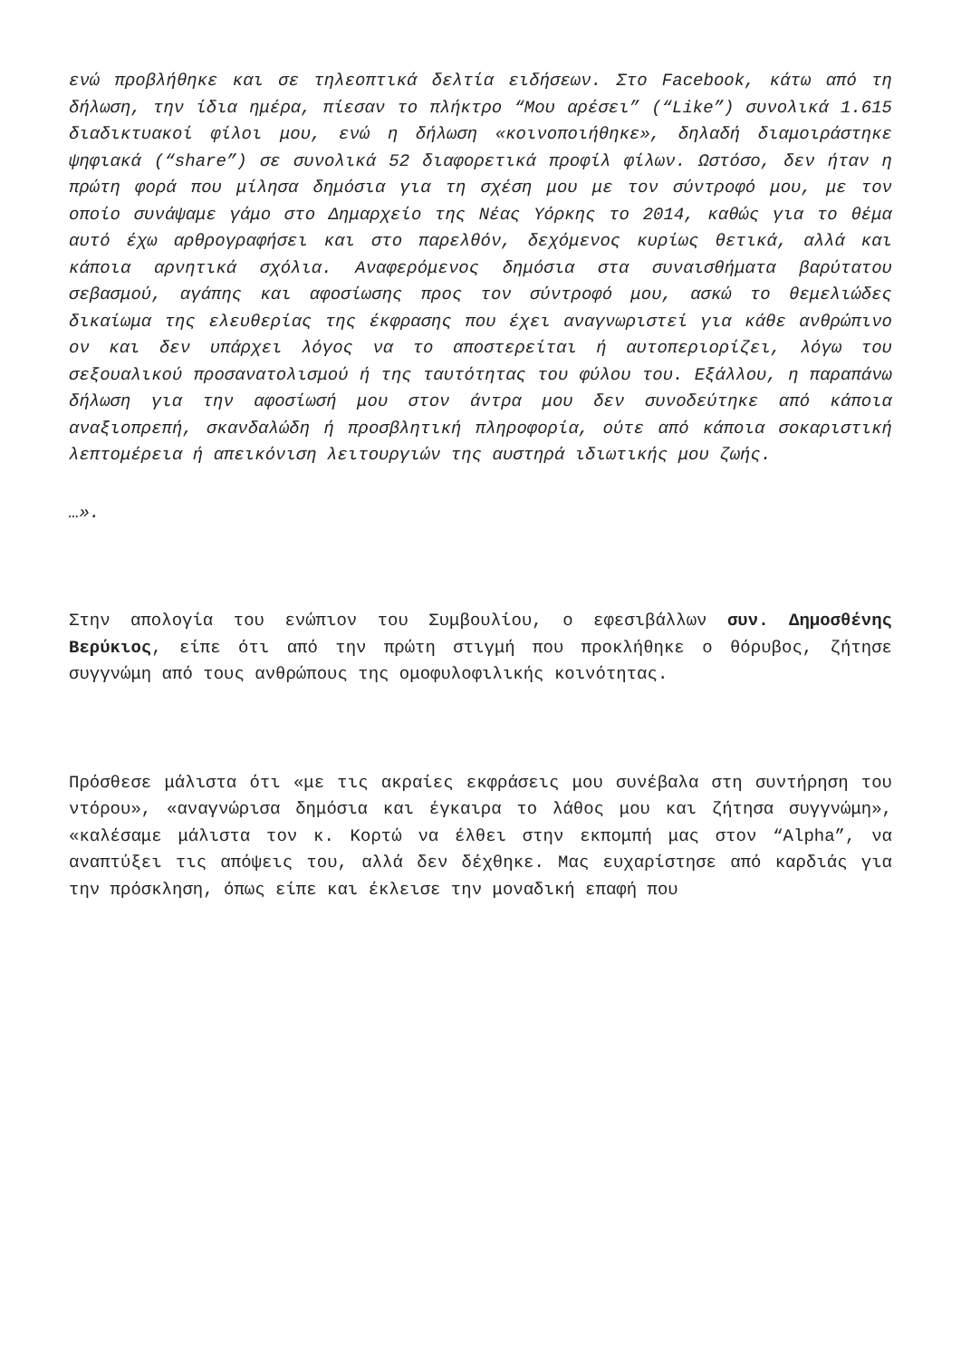ενώ προβλήθηκε και σε τηλεοπτικά δελτία ειδήσεων. Στο Facebook, κάτω από τη δήλωση, την ίδια ημέρα, πίεσαν το πλήκτρο “Μου αρέσει” (“Like”) συνολικά 1.615 διαδικτυακοί φίλοι μου, ενώ η δήλωση «κοινοποιήθηκε», δηλαδή διαμοιράστηκε ψηφιακά (“share”) σε συνολικά 52 διαφορετικά προφίλ φίλων. Ωστόσο, δεν ήταν η πρώτη φορά που μίλησα δημόσια για τη σχέση μου με τον σύντροφό μου, με τον οποίο συνάψαμε γάμο στο Δημαρχείο της Νέας Υόρκης το 2014, καθώς για το θέμα αυτό έχω αρθρογραφήσει και στο παρελθόν, δεχόμενος κυρίως θετικά, αλλά και κάποια αρνητικά σχόλια. Αναφερόμενος δημόσια στα συναισθήματα βαρύτατου σεβασμού, αγάπης και αφοσίωσης προς τον σύντροφό μου, ασκώ το θεμελιώδες δικαίωμα της ελευθερίας της έκφρασης που έχει αναγνωριστεί για κάθε ανθρώπινο ον και δεν υπάρχει λόγος να το αποστερείται ή αυτοπεριορίζει, λόγω του σεξουαλικού προσανατολισμού ή της ταυτότητας του φύλου του. Εξάλλου, η παραπάνω δήλωση για την αφοσίωσή μου στον άντρα μου δεν συνοδεύτηκε από κάποια αναξιοπρεπή, σκανδαλώδη ή προσβλητική πληροφορία, ούτε από κάποια σοκαριστική λεπτομέρεια ή απεικόνιση λειτουργιών της αυστηρά ιδιωτικής μου ζωής.
…».
Στην απολογία του ενώπιον του Συμβουλίου, ο εφεσιβάλλων συν. Δημοσθένης Βερύκιος, είπε ότι από την πρώτη στιγμή που προκλήθηκε ο θόρυβος, ζήτησε συγγνώμη από τους ανθρώπους της ομοφυλοφιλικής κοινότητας.
Πρόσθεσε μάλιστα ότι «με τις ακραίες εκφράσεις μου συνέβαλα στη συντήρηση του ντόρου», «αναγνώρισα δημόσια και έγκαιρα το λάθος μου και ζήτησα συγγνώμη», «καλέσαμε μάλιστα τον κ. Κορτώ να έλθει στην εκπομπή μας στον “Alpha”, να αναπτύξει τις απόψεις του, αλλά δεν δέχθηκε. Μας ευχαρίστησε από καρδιάς για την πρόσκληση, όπως είπε και έκλεισε την μοναδική επαφή που